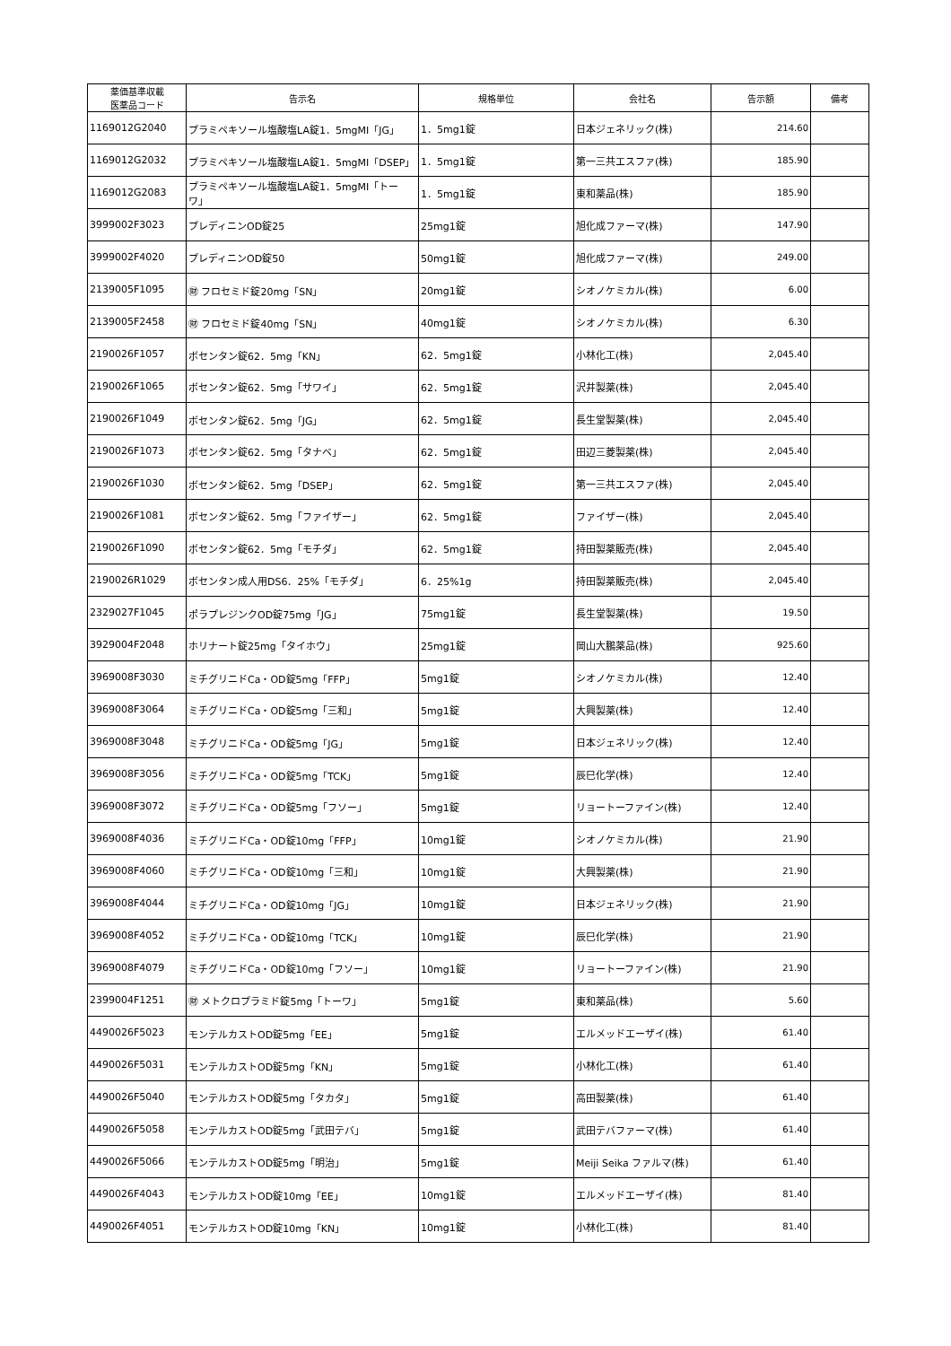| 薬価基準収載 医薬品コード | 告示名 | 規格単位 | 会社名 | 告示額 | 備考 |
| --- | --- | --- | --- | --- | --- |
| 1169012G2040 | プラミペキソール塩酸塩LA錠1．5mgMI「JG」 | 1．5mg1錠 | 日本ジェネリック(株) | 214.60 | |
| 1169012G2032 | プラミペキソール塩酸塩LA錠1．5mgMI「DSEP」 | 1．5mg1錠 | 第一三共エスファ(株) | 185.90 | |
| 1169012G2083 | プラミペキソール塩酸塩LA錠1．5mgMI「トーワ」 | 1．5mg1錠 | 東和薬品(株) | 185.90 | |
| 3999002F3023 | プレディニンOD錠25 | 25mg1錠 | 旭化成ファーマ(株) | 147.90 | |
| 3999002F4020 | プレディニンOD錠50 | 50mg1錠 | 旭化成ファーマ(株) | 249.00 | |
| 2139005F1095 | ㊖ フロセミド錠20mg「SN」 | 20mg1錠 | シオノケミカル(株) | 6.00 | |
| 2139005F2458 | ㊖ フロセミド錠40mg「SN」 | 40mg1錠 | シオノケミカル(株) | 6.30 | |
| 2190026F1057 | ボセンタン錠62．5mg「KN」 | 62．5mg1錠 | 小林化工(株) | 2,045.40 | |
| 2190026F1065 | ボセンタン錠62．5mg「サワイ」 | 62．5mg1錠 | 沢井製薬(株) | 2,045.40 | |
| 2190026F1049 | ボセンタン錠62．5mg「JG」 | 62．5mg1錠 | 長生堂製薬(株) | 2,045.40 | |
| 2190026F1073 | ボセンタン錠62．5mg「タナベ」 | 62．5mg1錠 | 田辺三菱製薬(株) | 2,045.40 | |
| 2190026F1030 | ボセンタン錠62．5mg「DSEP」 | 62．5mg1錠 | 第一三共エスファ(株) | 2,045.40 | |
| 2190026F1081 | ボセンタン錠62．5mg「ファイザー」 | 62．5mg1錠 | ファイザー(株) | 2,045.40 | |
| 2190026F1090 | ボセンタン錠62．5mg「モチダ」 | 62．5mg1錠 | 持田製薬販売(株) | 2,045.40 | |
| 2190026R1029 | ボセンタン成人用DS6．25%「モチダ」 | 6．25%1g | 持田製薬販売(株) | 2,045.40 | |
| 2329027F1045 | ポラプレジンクOD錠75mg「JG」 | 75mg1錠 | 長生堂製薬(株) | 19.50 | |
| 3929004F2048 | ホリナート錠25mg「タイホウ」 | 25mg1錠 | 岡山大鵬薬品(株) | 925.60 | |
| 3969008F3030 | ミチグリニドCa・OD錠5mg「FFP」 | 5mg1錠 | シオノケミカル(株) | 12.40 | |
| 3969008F3064 | ミチグリニドCa・OD錠5mg「三和」 | 5mg1錠 | 大興製薬(株) | 12.40 | |
| 3969008F3048 | ミチグリニドCa・OD錠5mg「JG」 | 5mg1錠 | 日本ジェネリック(株) | 12.40 | |
| 3969008F3056 | ミチグリニドCa・OD錠5mg「TCK」 | 5mg1錠 | 辰巳化学(株) | 12.40 | |
| 3969008F3072 | ミチグリニドCa・OD錠5mg「フソー」 | 5mg1錠 | リョートーファイン(株) | 12.40 | |
| 3969008F4036 | ミチグリニドCa・OD錠10mg「FFP」 | 10mg1錠 | シオノケミカル(株) | 21.90 | |
| 3969008F4060 | ミチグリニドCa・OD錠10mg「三和」 | 10mg1錠 | 大興製薬(株) | 21.90 | |
| 3969008F4044 | ミチグリニドCa・OD錠10mg「JG」 | 10mg1錠 | 日本ジェネリック(株) | 21.90 | |
| 3969008F4052 | ミチグリニドCa・OD錠10mg「TCK」 | 10mg1錠 | 辰巳化学(株) | 21.90 | |
| 3969008F4079 | ミチグリニドCa・OD錠10mg「フソー」 | 10mg1錠 | リョートーファイン(株) | 21.90 | |
| 2399004F1251 | ㊖ メトクロプラミド錠5mg「トーワ」 | 5mg1錠 | 東和薬品(株) | 5.60 | |
| 4490026F5023 | モンテルカストOD錠5mg「EE」 | 5mg1錠 | エルメッドエーザイ(株) | 61.40 | |
| 4490026F5031 | モンテルカストOD錠5mg「KN」 | 5mg1錠 | 小林化工(株) | 61.40 | |
| 4490026F5040 | モンテルカストOD錠5mg「タカタ」 | 5mg1錠 | 高田製薬(株) | 61.40 | |
| 4490026F5058 | モンテルカストOD錠5mg「武田テバ」 | 5mg1錠 | 武田テバファーマ(株) | 61.40 | |
| 4490026F5066 | モンテルカストOD錠5mg「明治」 | 5mg1錠 | Meiji Seika ファルマ(株) | 61.40 | |
| 4490026F4043 | モンテルカストOD錠10mg「EE」 | 10mg1錠 | エルメッドエーザイ(株) | 81.40 | |
| 4490026F4051 | モンテルカストOD錠10mg「KN」 | 10mg1錠 | 小林化工(株) | 81.40 | |